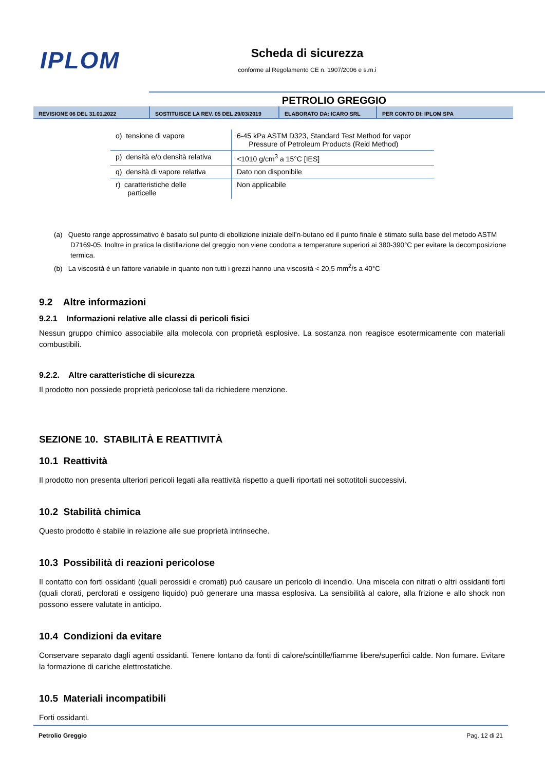IPLOM
Scheda di sicurezza
conforme al Regolamento CE n. 1907/2006 e s.m.i
PETROLIO GREGGIO
REVISIONE 06 DEL 31.01.2022 SOSTITUISCE LA REV. 05 DEL 29/03/2019
ELABORATO DA: ICARO SRL PER CONTO DI: IPLOM SPA
| o) tensione di vapore | 6-45 kPa ASTM D323, Standard Test Method for vapor Pressure of Petroleum Products (Reid Method) |
| p) densità e/o densità relativa | <1010 g/cm<sup>3</sup> a 15°C [IES] |
| q) densità di vapore relativa | Dato non disponibile |
| r) caratteristiche delle particelle | Non applicabile |
(a) Questo range approssimativo è basato sul punto di ebollizione iniziale dell’n-butano ed il punto finale è stimato sulla base del metodo ASTM D7169-05. Inoltre in pratica la distillazione del greggio non viene condotta a temperature superiori ai 380-390°C per evitare la decomposizione termica.
(b) La viscosità è un fattore variabile in quanto non tutti i grezzi hanno una viscosità < 20,5 mm<sup>2</sup>/s a 40°C
9.2 Altre informazioni
9.2.1 Informazioni relative alle classi di pericoli fisici
Nessun gruppo chimico associabile alla molecola con proprietà esplosive. La sostanza non reagisce esotermicamente con materiali combustibili.
9.2.2. Altre caratteristiche di sicurezza
Il prodotto non possiede proprietà pericolose tali da richiedere menzione.
SEZIONE 10. STABILITÀ E REATTIVITÀ
10.1 Reattività
Il prodotto non presenta ulteriori pericoli legati alla reattività rispetto a quelli riportati nei sottotitoli successivi.
10.2 Stabilità chimica
Questo prodotto è stabile in relazione alle sue proprietà intrinseche.
10.3 Possibilità di reazioni pericolose
Il contatto con forti ossidanti (quali perossidi e cromati) può causare un pericolo di incendio. Una miscela con nitrati o altri ossidanti forti (quali clorati, perclorati e ossigeno liquido) può generare una massa esplosiva. La sensibilità al calore, alla frizione e allo shock non possono essere valutate in anticipo.
10.4 Condizioni da evitare
Conservare separato dagli agenti ossidanti. Tenere lontano da fonti di calore/scintille/fiamme libere/superfici calde. Non fumare. Evitare la formazione di cariche elettrostatiche.
10.5 Materiali incompatibili
Forti ossidanti.
Petrolio Greggio Pag. 12 di 21